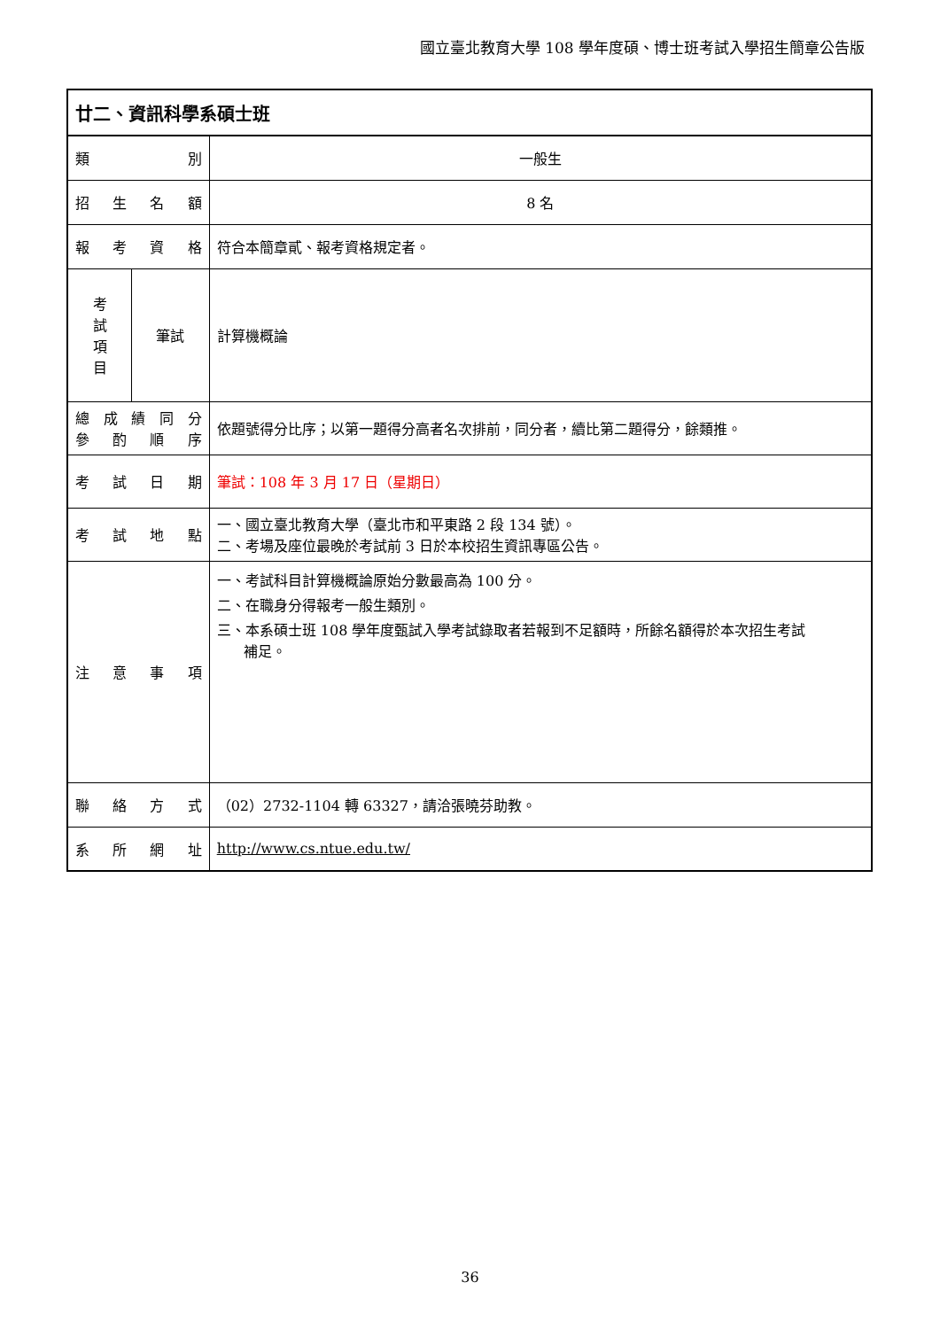國立臺北教育大學 108 學年度碩、博士班考試入學招生簡章公告版
| 廿二、資訊科學系碩士班 | | |
| 類 別 | | 一般生 |
| 招 生 名 額 | | 8 名 |
| 報 考 資 格 | | 符合本簡章貳、報考資格規定者。 |
| 考 試 項 目 | 筆試 | 計算機概論 |
| 總 成 績 同 分 參 酌 順 序 | | 依題號得分比序；以第一題得分高者名次排前，同分者，續比第二題得分，餘類推。 |
| 考 試 日 期 | | 筆試：108 年 3 月 17 日（星期日） |
| 考 試 地 點 | | 一、國立臺北教育大學（臺北市和平東路 2 段 134 號）。 二、考場及座位最晚於考試前 3 日於本校招生資訊專區公告。 |
| 注 意 事 項 | | 一、考試科目計算機概論原始分數最高為 100 分。 二、在職身分得報考一般生類別。 三、本系碩士班 108 學年度甄試入學考試錄取者若報到不足額時，所餘名額得於本次招生考試 補足。 |
| 聯 絡 方 式 | | （02）2732-1104 轉 63327，請洽張曉芬助教。 |
| 系 所 網 址 | | http://www.cs.ntue.edu.tw/ |
36